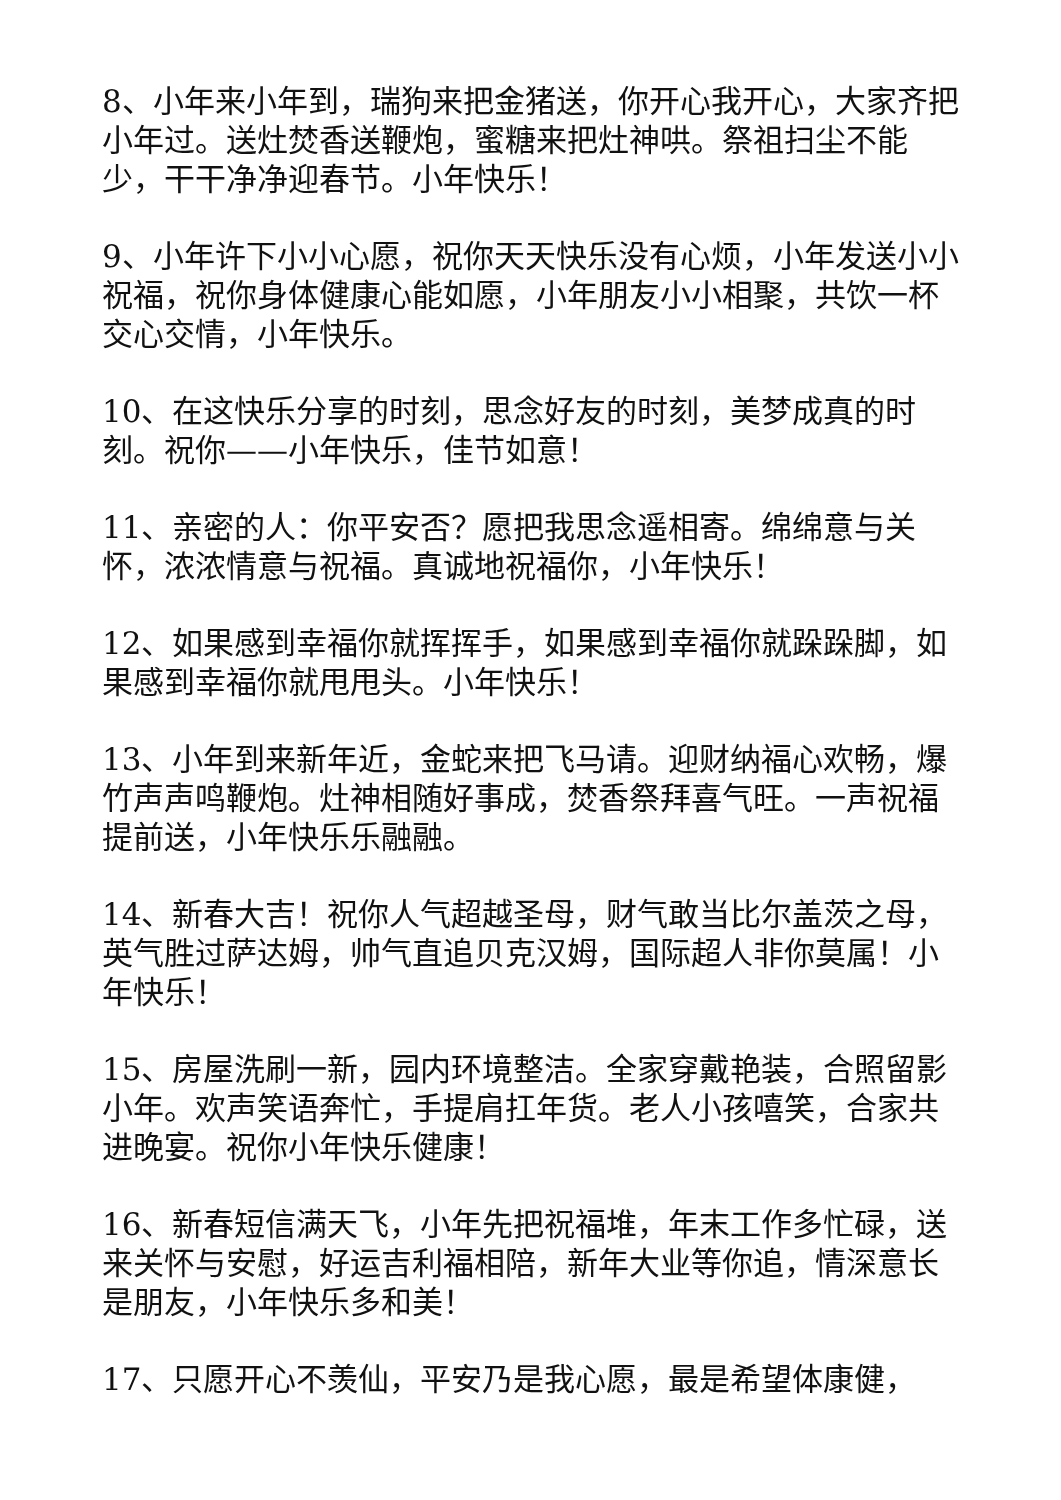8、小年来小年到，瑞狗来把金猪送，你开心我开心，大家齐把小年过。送灶焚香送鞭炮，蜜糖来把灶神哄。祭祖扫尘不能少，干干净净迎春节。小年快乐！
9、小年许下小小心愿，祝你天天快乐没有心烦，小年发送小小祝福，祝你身体健康心能如愿，小年朋友小小相聚，共饮一杯交心交情，小年快乐。
10、在这快乐分享的时刻，思念好友的时刻，美梦成真的时刻。祝你——小年快乐，佳节如意！
11、亲密的人：你平安否？愿把我思念遥相寄。绵绵意与关怀，浓浓情意与祝福。真诚地祝福你，小年快乐！
12、如果感到幸福你就挥挥手，如果感到幸福你就跺跺脚，如果感到幸福你就甩甩头。小年快乐！
13、小年到来新年近，金蛇来把飞马请。迎财纳福心欢畅，爆竹声声鸣鞭炮。灶神相随好事成，焚香祭拜喜气旺。一声祝福提前送，小年快乐乐融融。
14、新春大吉！祝你人气超越圣母，财气敢当比尔盖茨之母，英气胜过萨达姆，帅气直追贝克汉姆，国际超人非你莫属！小年快乐！
15、房屋洗刷一新，园内环境整洁。全家穿戴艳装，合照留影小年。欢声笑语奔忙，手提肩扛年货。老人小孩嘻笑，合家共进晚宴。祝你小年快乐健康！
16、新春短信满天飞，小年先把祝福堆，年末工作多忙碌，送来关怀与安慰，好运吉利福相陪，新年大业等你追，情深意长是朋友，小年快乐多和美！
17、只愿开心不羡仙，平安乃是我心愿，最是希望体康健，